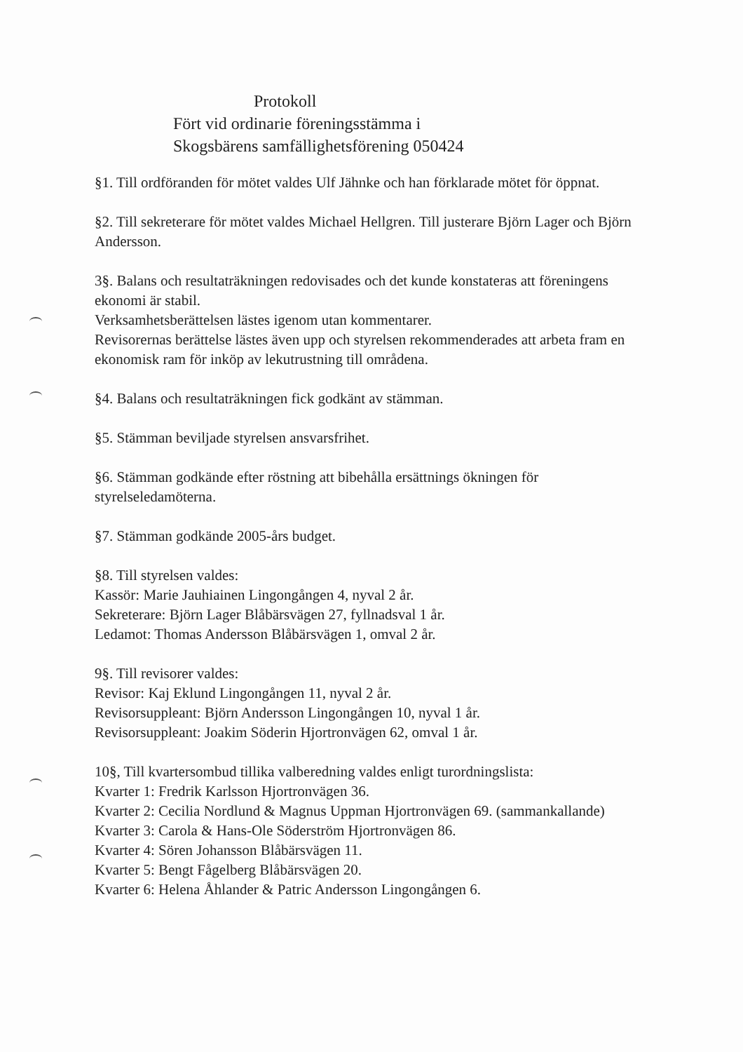Protokoll
Fört vid ordinarie föreningsstämma i
Skogsbärens samfällighetsförening 050424
§1. Till ordföranden för mötet valdes Ulf Jähnke och han förklarade mötet för öppnat.
§2. Till sekreterare för mötet valdes Michael Hellgren. Till justerare Björn Lager och Björn Andersson.
3§. Balans och resultaträkningen redovisades och det kunde konstateras att föreningens ekonomi är stabil.
Verksamhetsberättelsen lästes igenom utan kommentarer.
Revisorernas berättelse lästes även upp och styrelsen rekommenderades att arbeta fram en ekonomisk ram för inköp av lekutrustning till områdena.
§4. Balans och resultaträkningen fick godkänt av stämman.
§5. Stämman beviljade styrelsen ansvarsfrihet.
§6. Stämman godkände efter röstning att bibehålla ersättnings ökningen för styrelseledamöterna.
§7. Stämman godkände 2005-års budget.
§8. Till styrelsen valdes:
Kassör: Marie Jauhiainen Lingongången 4, nyval 2 år.
Sekreterare: Björn Lager Blåbärsvägen 27, fyllnadsval 1 år.
Ledamot: Thomas Andersson Blåbärsvägen 1, omval 2 år.
9§. Till revisorer valdes:
Revisor: Kaj Eklund Lingongången 11, nyval 2 år.
Revisorsuppleant: Björn Andersson Lingongången 10, nyval 1 år.
Revisorsuppleant: Joakim Söderin Hjortronvägen 62, omval 1 år.
10§, Till kvartersombud tillika valberedning valdes enligt turordningslista:
Kvarter 1: Fredrik Karlsson Hjortronvägen 36.
Kvarter 2: Cecilia Nordlund & Magnus Uppman Hjortronvägen 69. (sammankallande)
Kvarter 3: Carola & Hans-Ole Söderström Hjortronvägen 86.
Kvarter 4: Sören Johansson Blåbärsvägen 11.
Kvarter 5: Bengt Fågelberg Blåbärsvägen 20.
Kvarter 6: Helena Åhlander & Patric Andersson Lingongången 6.